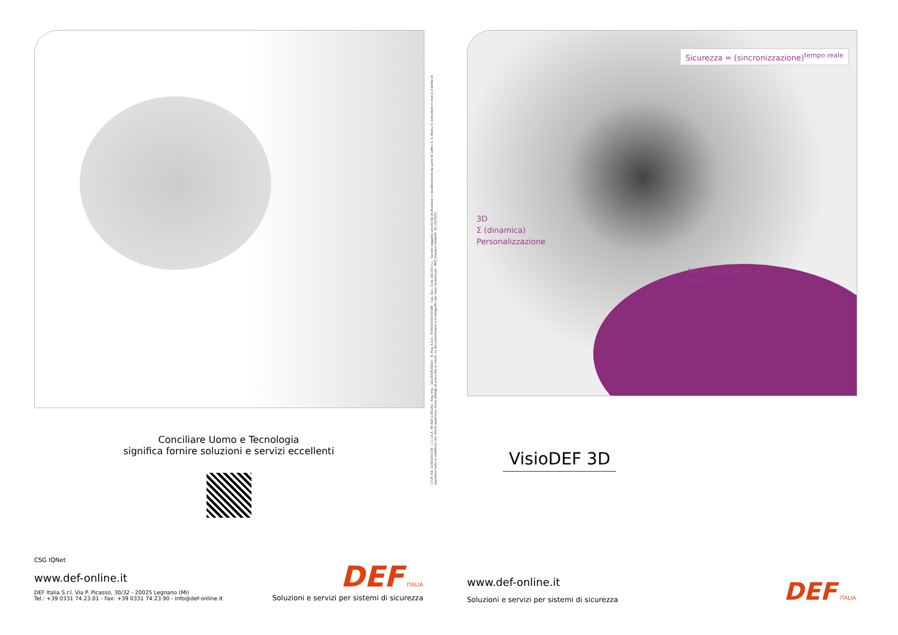Conciliare Uomo e Tecnologia
significa fornire soluzioni e servizi eccellenti
CSG IQNet
www.def-online.it
DEF Italia S.r.l. Via P. Picasso, 30/32 - 20025 Legnano (MI)
Tel.: +39 0331 74.23.01 - Fax: +39 0331 74.23.90 - info@def-online.it
DEF ITALIA
Soluzioni e servizi per sistemi di sicurezza
C.F./P. IVA: 10466340154 - C.C.I.A.A.: MI REA 1381182 - Reg. Imp.: 321264/8008/14 - N. Reg. A.E.E.: IT08040000004698 - Cap. Soc.: Euro 193.050 i.v. - Società soggetta ad attività di direzione e coordinamento da parte di Coffec S. A. Massy Il costruttore si riserva il diritto di apportare tutte le modifiche che riterrà opportune senza obbligo di preavviso ai clienti. La documentazione e le fotografie non sono contrattuali - MKT_Depliant VisioDEF 3D_01/05/12
Sicurezza = (sincronizzazione)<sup>tempo reale</sup>
3D
Σ (dinamica)
Personalizzazione
lim f(VisioDef) = ∞
x -> ∞
VisioDEF 3D
www.def-online.it
Soluzioni e servizi per sistemi di sicurezza
DEF ITALIA